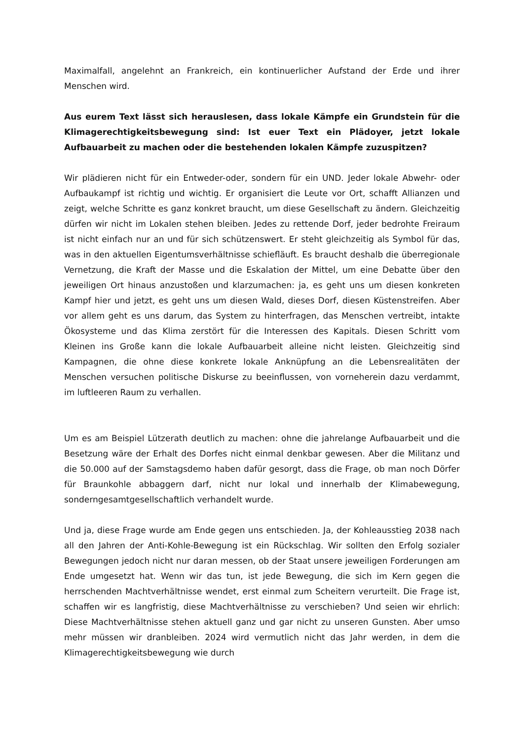Maximalfall, angelehnt an Frankreich, ein kontinuerlicher Aufstand der Erde und ihrer Menschen wird.
Aus eurem Text lässt sich herauslesen, dass lokale Kämpfe ein Grundstein für die Klimagerechtigkeitsbewegung sind: Ist euer Text ein Plädoyer, jetzt lokale Aufbauarbeit zu machen oder die bestehenden lokalen Kämpfe zuzuspitzen?
Wir plädieren nicht für ein Entweder-oder, sondern für ein UND. Jeder lokale Abwehr- oder Aufbaukampf ist richtig und wichtig. Er organisiert die Leute vor Ort, schafft Allianzen und zeigt, welche Schritte es ganz konkret braucht, um diese Gesellschaft zu ändern. Gleichzeitig dürfen wir nicht im Lokalen stehen bleiben. Jedes zu rettende Dorf, jeder bedrohte Freiraum ist nicht einfach nur an und für sich schützenswert. Er steht gleichzeitig als Symbol für das, was in den aktuellen Eigentumsverhältnisse schiefläuft. Es braucht deshalb die überregionale Vernetzung, die Kraft der Masse und die Eskalation der Mittel, um eine Debatte über den jeweiligen Ort hinaus anzustoßen und klarzumachen: ja, es geht uns um diesen konkreten Kampf hier und jetzt, es geht uns um diesen Wald, dieses Dorf, diesen Küstenstreifen. Aber vor allem geht es uns darum, das System zu hinterfragen, das Menschen vertreibt, intakte Ökosysteme und das Klima zerstört für die Interessen des Kapitals. Diesen Schritt vom Kleinen ins Große kann die lokale Aufbauarbeit alleine nicht leisten. Gleichzeitig sind Kampagnen, die ohne diese konkrete lokale Anknüpfung an die Lebensrealitäten der Menschen versuchen politische Diskurse zu beeinflussen, von vorneherein dazu verdammt, im luftleeren Raum zu verhallen.
Um es am Beispiel Lützerath deutlich zu machen: ohne die jahrelange Aufbauarbeit und die Besetzung wäre der Erhalt des Dorfes nicht einmal denkbar gewesen. Aber die Militanz und die 50.000 auf der Samstagsdemo haben dafür gesorgt, dass die Frage, ob man noch Dörfer für Braunkohle abbaggern darf, nicht nur lokal und innerhalb der Klimabewegung, sonderngesamtgesellschaftlich verhandelt wurde.
Und ja, diese Frage wurde am Ende gegen uns entschieden. Ja, der Kohleausstieg 2038 nach all den Jahren der Anti-Kohle-Bewegung ist ein Rückschlag. Wir sollten den Erfolg sozialer Bewegungen jedoch nicht nur daran messen, ob der Staat unsere jeweiligen Forderungen am Ende umgesetzt hat. Wenn wir das tun, ist jede Bewegung, die sich im Kern gegen die herrschenden Machtverhältnisse wendet, erst einmal zum Scheitern verurteilt. Die Frage ist, schaffen wir es langfristig, diese Machtverhältnisse zu verschieben? Und seien wir ehrlich: Diese Machtverhältnisse stehen aktuell ganz und gar nicht zu unseren Gunsten. Aber umso mehr müssen wir dranbleiben. 2024 wird vermutlich nicht das Jahr werden, in dem die Klimagerechtigkeitsbewegung wie durch